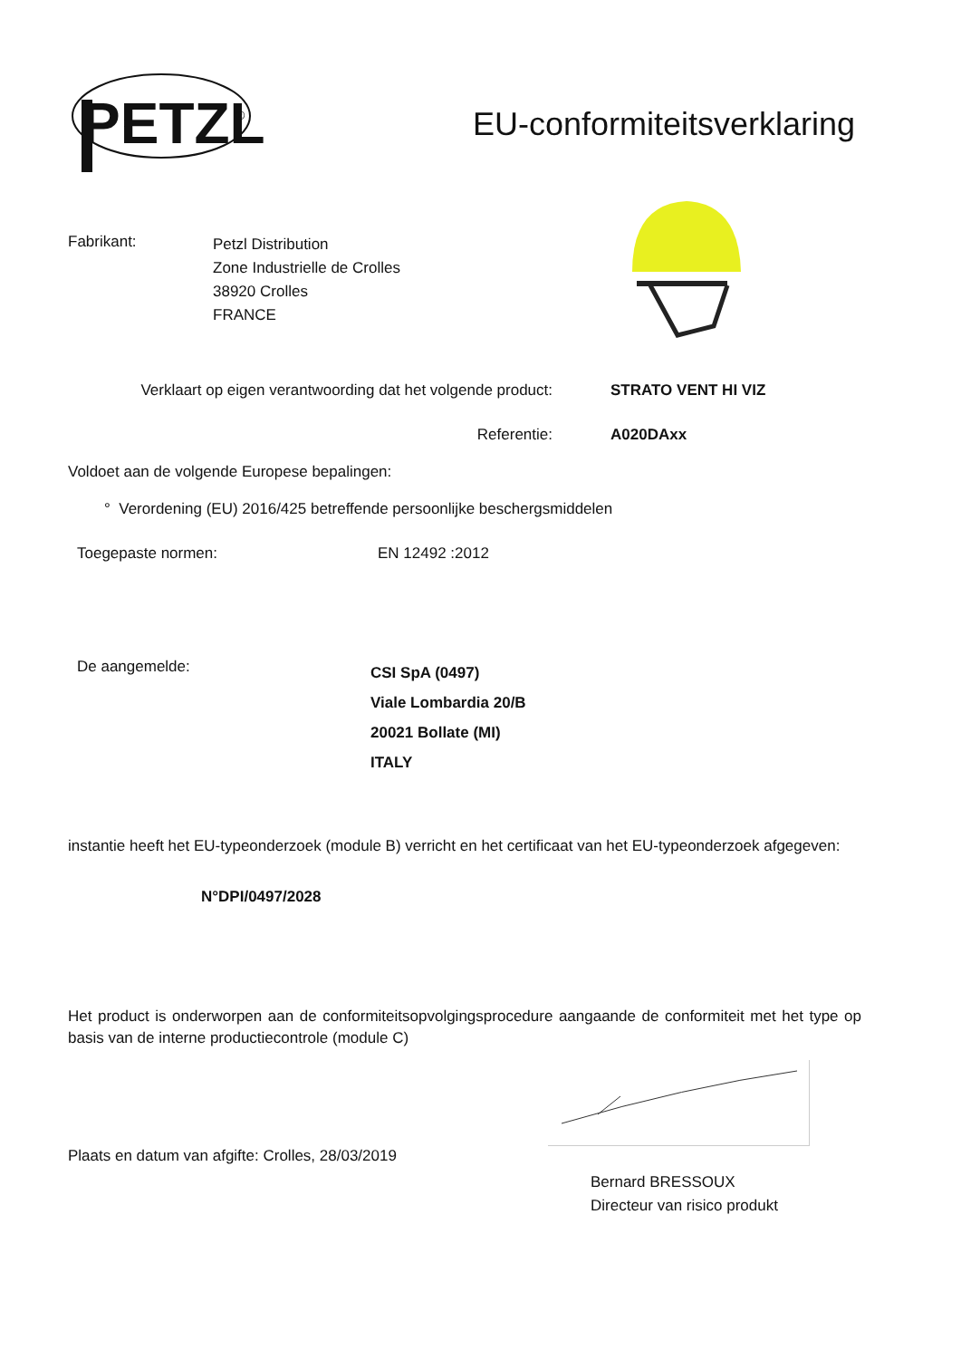PETZL
®
EU-conformiteitsverklaring
Fabrikant:
Petzl Distribution
Zone Industrielle de Crolles
38920 Crolles
FRANCE
Verklaart op eigen verantwoording dat het volgende product:
STRATO VENT HI VIZ
Referentie: A020DAxx
Voldoet aan de volgende Europese bepalingen:
° Verordening (EU) 2016/425 betreffende persoonlijke beschergsmiddelen
Toegepaste normen: EN 12492 :2012
De aangemelde:
CSI SpA (0497)
Viale Lombardia 20/B
20021 Bollate (MI)
ITALY
instantie heeft het EU-typeonderzoek (module B) verricht en het certificaat van het EU-typeonderzoek afgegeven:
N°DPI/0497/2028
Het product is onderworpen aan de conformiteitsopvolgingsprocedure aangaande de conformiteit met het type op basis van de interne productiecontrole (module C)
Plaats en datum van afgifte: Crolles, 28/03/2019
Bernard BRESSOUX
Directeur van risico produkt